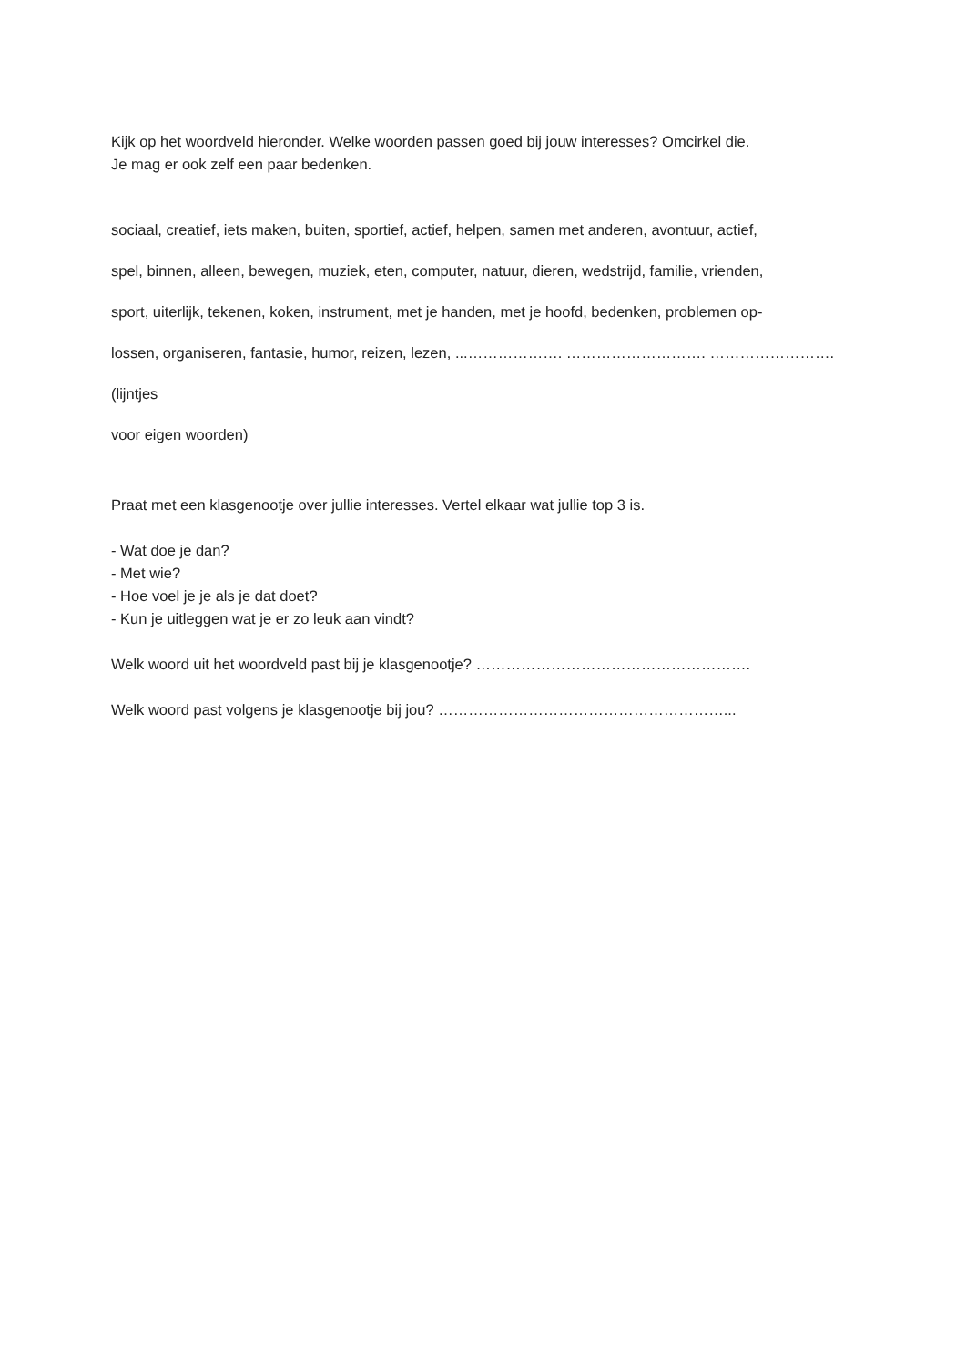Kijk op het woordveld hieronder. Welke woorden passen goed bij jouw interesses? Omcirkel die.
Je mag er ook zelf een paar bedenken.
sociaal, creatief, iets maken, buiten, sportief, actief, helpen, samen met anderen, avontuur, actief,
spel, binnen, alleen, bewegen, muziek, eten, computer, natuur, dieren, wedstrijd, familie, vrienden,
sport, uiterlijk, tekenen, koken, instrument, met je handen, met je hoofd, bedenken, problemen op-
lossen, organiseren, fantasie, humor, reizen, lezen, ...………………. ………………………. …………………….(lijntjes
voor eigen woorden)
Praat met een klasgenootje over jullie interesses. Vertel elkaar wat jullie top 3 is.
- Wat doe je dan?
- Met wie?
- Hoe voel je je als je dat doet?
- Kun je uitleggen wat je er zo leuk aan vindt?
Welk woord uit het woordveld past bij je klasgenootje? ……………………………………………….
Welk woord past volgens je klasgenootje bij jou? …………………………………………………...